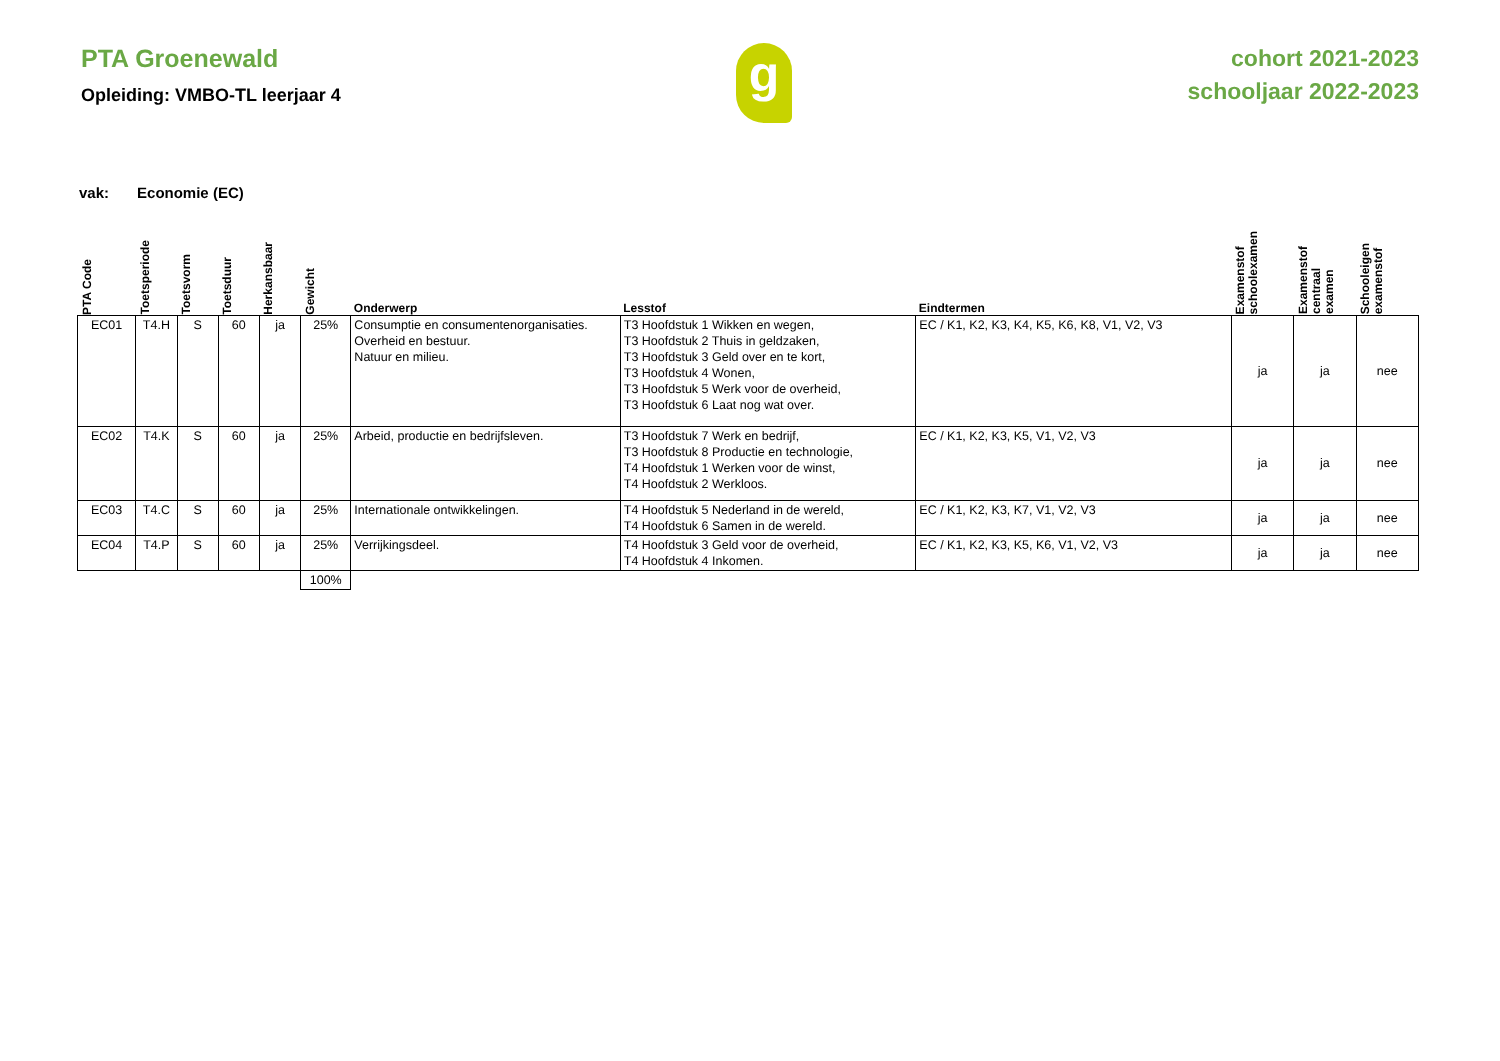PTA Groenewald
Opleiding: VMBO-TL leerjaar 4
g
cohort 2021-2023
schooljaar 2022-2023
vak: Economie (EC)
| PTA Code | Toetsperiode | Toetsvorm | Toetsduur | Herkansbaar | Gewicht | Onderwerp | Lesstof | Eindtermen | Examenstof schoolexamen | Examenstof centraal examen | Schooleigen examenstof |
| --- | --- | --- | --- | --- | --- | --- | --- | --- | --- | --- | --- |
| EC01 | T4.H | S | 60 | ja | 25% | Consumptie en consumentenorganisaties. Overheid en bestuur. Natuur en milieu. | T3 Hoofdstuk 1 Wikken en wegen, T3 Hoofdstuk 2 Thuis in geldzaken, T3 Hoofdstuk 3 Geld over en te kort, T3 Hoofdstuk 4 Wonen, T3 Hoofdstuk 5 Werk voor de overheid, T3 Hoofdstuk 6 Laat nog wat over. | EC / K1, K2, K3, K4, K5, K6, K8, V1, V2, V3 | ja | ja | nee |
| EC02 | T4.K | S | 60 | ja | 25% | Arbeid, productie en bedrijfsleven. | T3 Hoofdstuk 7 Werk en bedrijf, T3 Hoofdstuk 8 Productie en technologie, T4 Hoofdstuk 1 Werken voor de winst, T4 Hoofdstuk 2 Werkloos. | EC / K1, K2, K3, K5, V1, V2, V3 | ja | ja | nee |
| EC03 | T4.C | S | 60 | ja | 25% | Internationale ontwikkelingen. | T4 Hoofdstuk 5 Nederland in de wereld, T4 Hoofdstuk 6 Samen in de wereld. | EC / K1, K2, K3, K7, V1, V2, V3 | ja | ja | nee |
| EC04 | T4.P | S | 60 | ja | 25% | Verrijkingsdeel. | T4 Hoofdstuk 3 Geld voor de overheid, T4 Hoofdstuk 4 Inkomen. | EC / K1, K2, K3, K5, K6, V1, V2, V3 | ja | ja | nee |
| | | | | | 100% | | | | | | |